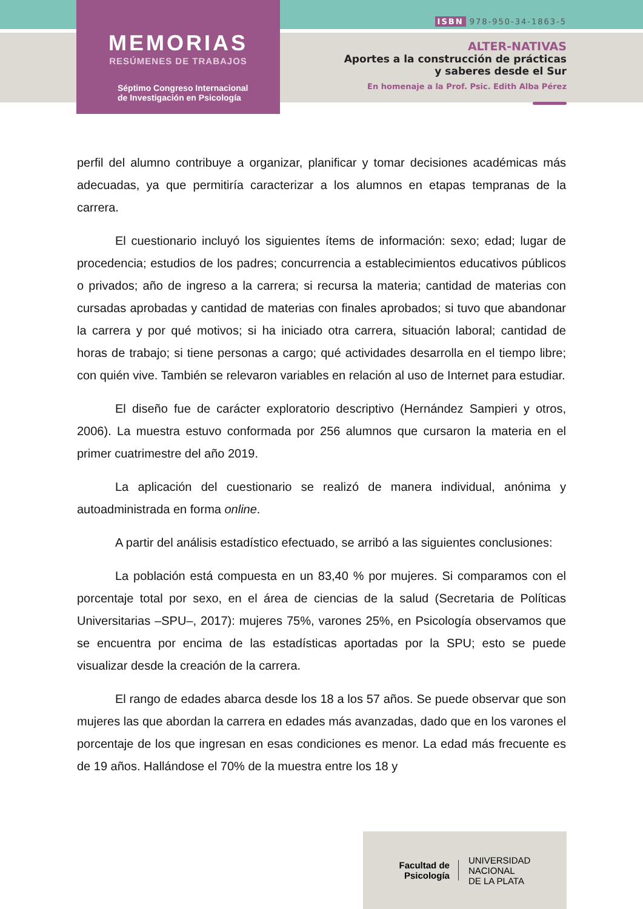MEMORIAS
RESÚMENES DE TRABAJOS
Séptimo Congreso Internacional
de Investigación en Psicología
ISBN 978-950-34-1863-5
ALTER-NATIVAS
Aportes a la construcción de prácticas
y saberes desde el Sur
En homenaje a la Prof. Psic. Edith Alba Pérez
perfil del alumno contribuye a organizar, planificar y tomar decisiones académicas más adecuadas, ya que permitiría caracterizar a los alumnos en etapas tempranas de la carrera.
El cuestionario incluyó los siguientes ítems de información: sexo; edad; lugar de procedencia; estudios de los padres; concurrencia a establecimientos educativos públicos o privados; año de ingreso a la carrera; si recursa la materia; cantidad de materias con cursadas aprobadas y cantidad de materias con finales aprobados; si tuvo que abandonar la carrera y por qué motivos; si ha iniciado otra carrera, situación laboral; cantidad de horas de trabajo; si tiene personas a cargo; qué actividades desarrolla en el tiempo libre; con quién vive. También se relevaron variables en relación al uso de Internet para estudiar.
El diseño fue de carácter exploratorio descriptivo (Hernández Sampieri y otros, 2006). La muestra estuvo conformada por 256 alumnos que cursaron la materia en el primer cuatrimestre del año 2019.
La aplicación del cuestionario se realizó de manera individual, anónima y autoadministrada en forma online.
A partir del análisis estadístico efectuado, se arribó a las siguientes conclusiones:
La población está compuesta en un 83,40 % por mujeres. Si comparamos con el porcentaje total por sexo, en el área de ciencias de la salud (Secretaria de Políticas Universitarias –SPU–, 2017): mujeres 75%, varones 25%, en Psicología observamos que se encuentra por encima de las estadísticas aportadas por la SPU; esto se puede visualizar desde la creación de la carrera.
El rango de edades abarca desde los 18 a los 57 años. Se puede observar que son mujeres las que abordan la carrera en edades más avanzadas, dado que en los varones el porcentaje de los que ingresan en esas condiciones es menor. La edad más frecuente es de 19 años. Hallándose el 70% de la muestra entre los 18 y
Facultad de
Psicología
UNIVERSIDAD
NACIONAL
DE LA PLATA